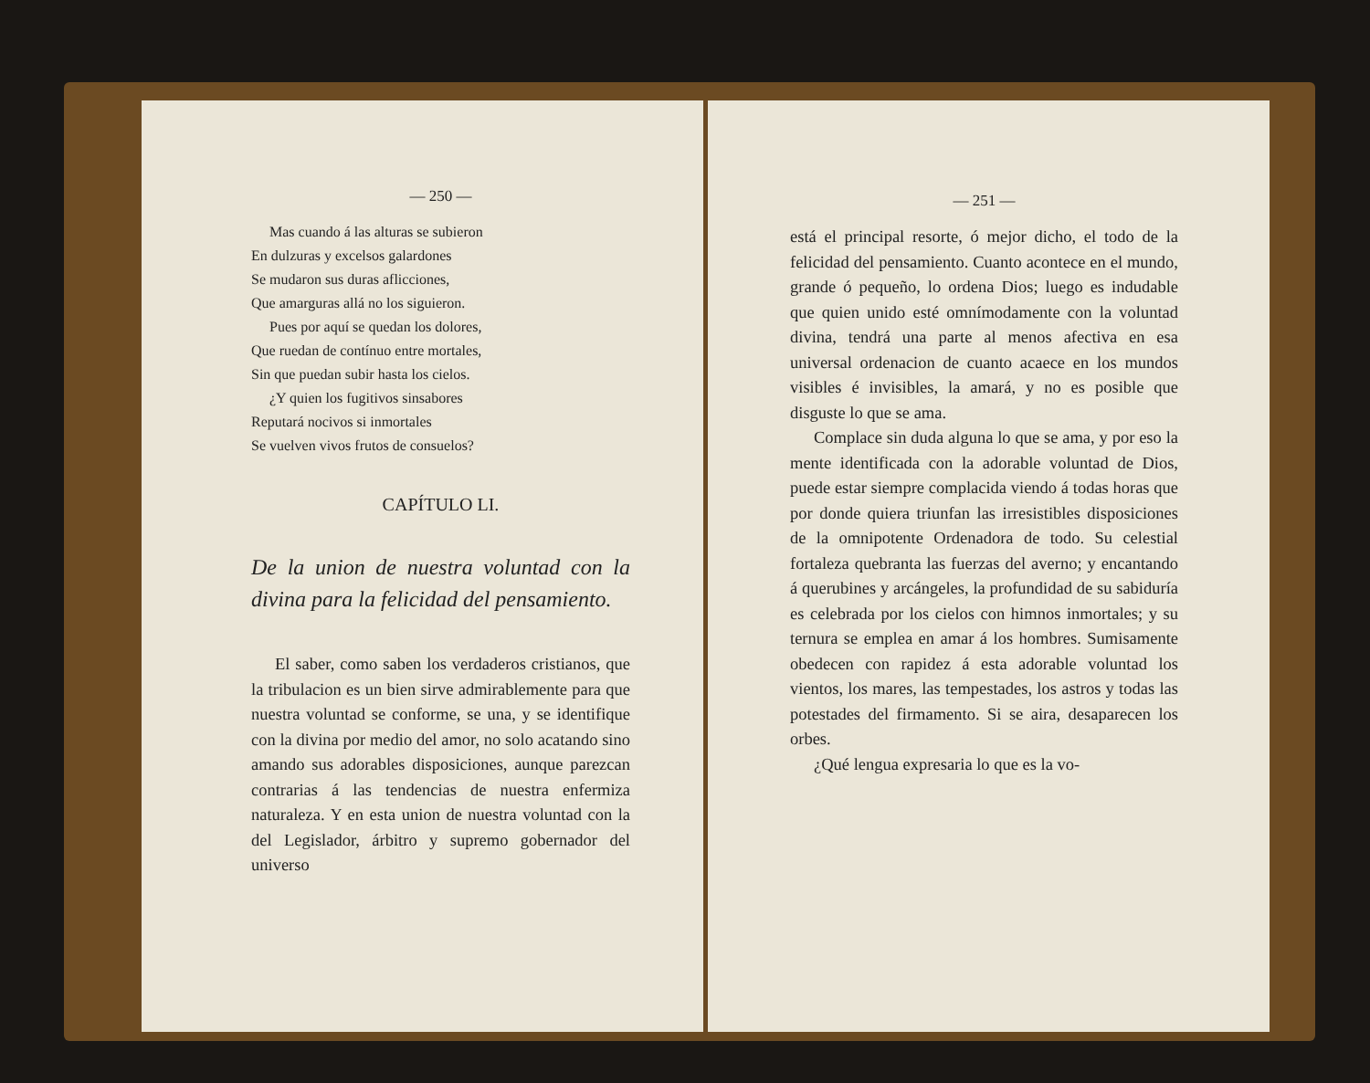— 250 —
Mas cuando á las alturas se subieron
En dulzuras y excelsos galardones
Se mudaron sus duras aflicciones,
Que amarguras allá no los siguieron.
Pues por aquí se quedan los dolores,
Que ruedan de contínuo entre mortales,
Sin que puedan subir hasta los cielos.
¿Y quien los fugitivos sinsabores
Reputará nocivos si inmortales
Se vuelven vivos frutos de consuelos?
CAPÍTULO LI.
De la union de nuestra voluntad con la divina para la felicidad del pensamiento.
El saber, como saben los verdaderos cristianos, que la tribulacion es un bien sirve admirablemente para que nuestra voluntad se conforme, se una, y se identifique con la divina por medio del amor, no solo acatando sino amando sus adorables disposiciones, aunque parezcan contrarias á las tendencias de nuestra enfermiza naturaleza. Y en esta union de nuestra voluntad con la del Legislador, árbitro y supremo gobernador del universo
— 251 —
está el principal resorte, ó mejor dicho, el todo de la felicidad del pensamiento. Cuanto acontece en el mundo, grande ó pequeño, lo ordena Dios; luego es indudable que quien unido esté omnímodamente con la voluntad divina, tendrá una parte al menos afectiva en esa universal ordenacion de cuanto acaece en los mundos visibles é invisibles, la amará, y no es posible que disguste lo que se ama.
Complace sin duda alguna lo que se ama, y por eso la mente identificada con la adorable voluntad de Dios, puede estar siempre complacida viendo á todas horas que por donde quiera triunfan las irresistibles disposiciones de la omnipotente Ordenadora de todo. Su celestial fortaleza quebranta las fuerzas del averno; y encantando á querubines y arcángeles, la profundidad de su sabiduría es celebrada por los cielos con himnos inmortales; y su ternura se emplea en amar á los hombres. Sumisamente obedecen con rapidez á esta adorable voluntad los vientos, los mares, las tempestades, los astros y todas las potestades del firmamento. Si se aira, desaparecen los orbes.
¿Qué lengua expresaria lo que es la vo-